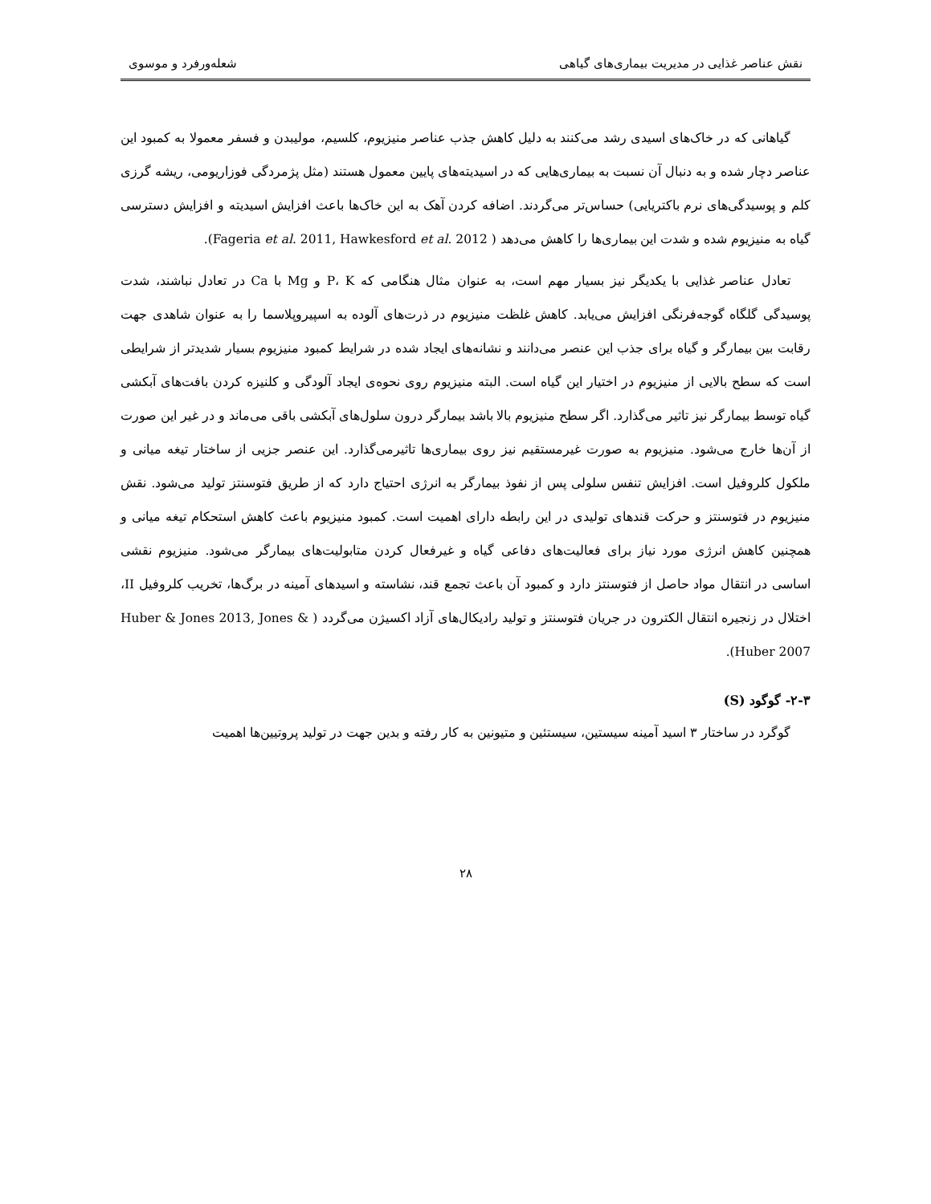نقش عناصر غذایی در مدیریت بیماری‌های گیاهی شعله‌ورفرد و موسوی
گیاهانی که در خاک‌های اسیدی رشد می‌کنند به دلیل کاهش جذب عناصر منیزیوم، کلسیم، مولیبدن و فسفر معمولا به کمبود این عناصر دچار شده و به دنبال آن نسبت به بیماری‌هایی که در اسیدیته‌های پایین معمول هستند (مثل پژمردگی فوزاریومی، ریشه گرزی کلم و پوسیدگی‌های نرم باکتریایی) حساس‌تر می‌گردند. اضافه کردن آهک به این خاک‌ها باعث افزایش اسیدیته و افزایش دسترسی گیاه به منیزیوم شده و شدت این بیماری‌ها را کاهش می‌دهد ( Fageria et al. 2011, Hawkesford et al. 2012).
تعادل عناصر غذایی با یکدیگر نیز بسیار مهم است، به عنوان مثال هنگامی که P، K و Mg با Ca در تعادل نباشند، شدت پوسیدگی گلگاه گوجه‌فرنگی افزایش می‌یابد. کاهش غلظت منیزیوم در ذرت‌های آلوده به اسپیروپلاسما را به عنوان شاهدی جهت رقابت بین بیمارگر و گیاه برای جذب این عنصر می‌دانند و نشانه‌های ایجاد شده در شرایط کمبود منیزیوم بسیار شدیدتر از شرایطی است که سطح بالایی از منیزیوم در اختیار این گیاه است. البته منیزیوم روی نحوه‌ی ایجاد آلودگی و کلنیزه کردن بافت‌های آبکشی گیاه توسط بیمارگر نیز تاثیر می‌گذارد. اگر سطح منیزیوم بالا باشد بیمارگر درون سلول‌های آبکشی باقی می‌ماند و در غیر این صورت از آن‌ها خارج می‌شود. منیزیوم به صورت غیرمستقیم نیز روی بیماری‌ها تاثیرمی‌گذارد. این عنصر جزیی از ساختار تیغه میانی و ملکول کلروفیل است. افزایش تنفس سلولی پس از نفوذ بیمارگر به انرژی احتیاج دارد که از طریق فتوسنتز تولید می‌شود. نقش منیزیوم در فتوسنتز و حرکت قندهای تولیدی در این رابطه دارای اهمیت است. کمبود منیزیوم باعث کاهش استحکام تیغه میانی و همچنین کاهش انرژی مورد نیاز برای فعالیت‌های دفاعی گیاه و غیرفعال کردن متابولیت‌های بیمارگر می‌شود. منیزیوم نقشی اساسی در انتقال مواد حاصل از فتوسنتز دارد و کمبود آن باعث تجمع قند، نشاسته و اسیدهای آمینه در برگ‌ها، تخریب کلروفیل II، اختلال در زنجیره انتقال الکترون در جریان فتوسنتز و تولید رادیکال‌های آزاد اکسیژن می‌گردد ( Huber & Jones 2013, Jones & Huber 2007).
۲-۳- گوگود (S)
گوگرد در ساختار ۳ اسید آمینه سیستین، سیستئین و متیونین به کار رفته و بدین جهت در تولید پروتیین‌ها اهمیت
۲۸